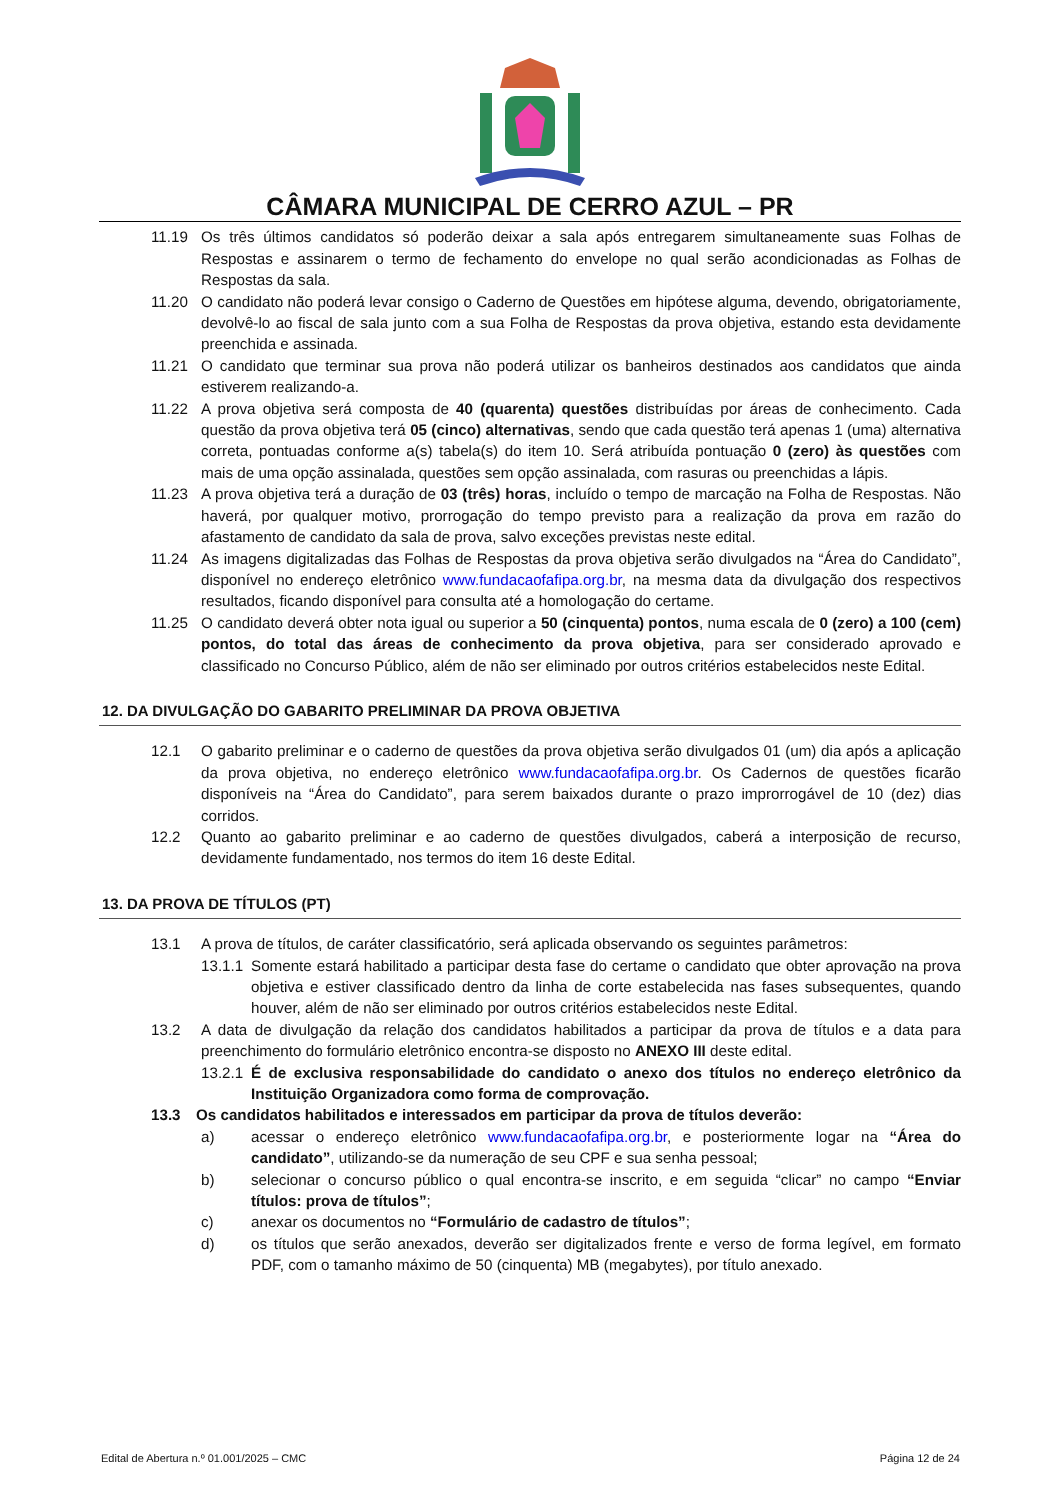CÂMARA MUNICIPAL DE CERRO AZUL – PR
11.19 Os três últimos candidatos só poderão deixar a sala após entregarem simultaneamente suas Folhas de Respostas e assinarem o termo de fechamento do envelope no qual serão acondicionadas as Folhas de Respostas da sala.
11.20 O candidato não poderá levar consigo o Caderno de Questões em hipótese alguma, devendo, obrigatoriamente, devolvê-lo ao fiscal de sala junto com a sua Folha de Respostas da prova objetiva, estando esta devidamente preenchida e assinada.
11.21 O candidato que terminar sua prova não poderá utilizar os banheiros destinados aos candidatos que ainda estiverem realizando-a.
11.22 A prova objetiva será composta de 40 (quarenta) questões distribuídas por áreas de conhecimento. Cada questão da prova objetiva terá 05 (cinco) alternativas, sendo que cada questão terá apenas 1 (uma) alternativa correta, pontuadas conforme a(s) tabela(s) do item 10. Será atribuída pontuação 0 (zero) às questões com mais de uma opção assinalada, questões sem opção assinalada, com rasuras ou preenchidas a lápis.
11.23 A prova objetiva terá a duração de 03 (três) horas, incluído o tempo de marcação na Folha de Respostas. Não haverá, por qualquer motivo, prorrogação do tempo previsto para a realização da prova em razão do afastamento de candidato da sala de prova, salvo exceções previstas neste edital.
11.24 As imagens digitalizadas das Folhas de Respostas da prova objetiva serão divulgados na “Área do Candidato”, disponível no endereço eletrônico www.fundacaofafipa.org.br, na mesma data da divulgação dos respectivos resultados, ficando disponível para consulta até a homologação do certame.
11.25 O candidato deverá obter nota igual ou superior a 50 (cinquenta) pontos, numa escala de 0 (zero) a 100 (cem) pontos, do total das áreas de conhecimento da prova objetiva, para ser considerado aprovado e classificado no Concurso Público, além de não ser eliminado por outros critérios estabelecidos neste Edital.
12. DA DIVULGAÇÃO DO GABARITO PRELIMINAR DA PROVA OBJETIVA
12.1 O gabarito preliminar e o caderno de questões da prova objetiva serão divulgados 01 (um) dia após a aplicação da prova objetiva, no endereço eletrônico www.fundacaofafipa.org.br. Os Cadernos de questões ficarão disponíveis na “Área do Candidato”, para serem baixados durante o prazo improrrogável de 10 (dez) dias corridos.
12.2 Quanto ao gabarito preliminar e ao caderno de questões divulgados, caberá a interposição de recurso, devidamente fundamentado, nos termos do item 16 deste Edital.
13. DA PROVA DE TÍTULOS (PT)
13.1 A prova de títulos, de caráter classificatório, será aplicada observando os seguintes parâmetros:
13.1.1 Somente estará habilitado a participar desta fase do certame o candidato que obter aprovação na prova objetiva e estiver classificado dentro da linha de corte estabelecida nas fases subsequentes, quando houver, além de não ser eliminado por outros critérios estabelecidos neste Edital.
13.2 A data de divulgação da relação dos candidatos habilitados a participar da prova de títulos e a data para preenchimento do formulário eletrônico encontra-se disposto no ANEXO III deste edital.
13.2.1 É de exclusiva responsabilidade do candidato o anexo dos títulos no endereço eletrônico da Instituição Organizadora como forma de comprovação.
13.3 Os candidatos habilitados e interessados em participar da prova de títulos deverão:
a) acessar o endereço eletrônico www.fundacaofafipa.org.br, e posteriormente logar na “Área do candidato”, utilizando-se da numeração de seu CPF e sua senha pessoal;
b) selecionar o concurso público o qual encontra-se inscrito, e em seguida “clicar” no campo “Enviar títulos: prova de títulos”;
c) anexar os documentos no “Formulário de cadastro de títulos”;
d) os títulos que serão anexados, deverão ser digitalizados frente e verso de forma legível, em formato PDF, com o tamanho máximo de 50 (cinquenta) MB (megabytes), por título anexado.
Edital de Abertura n.º 01.001/2025 – CMC Página 12 de 24